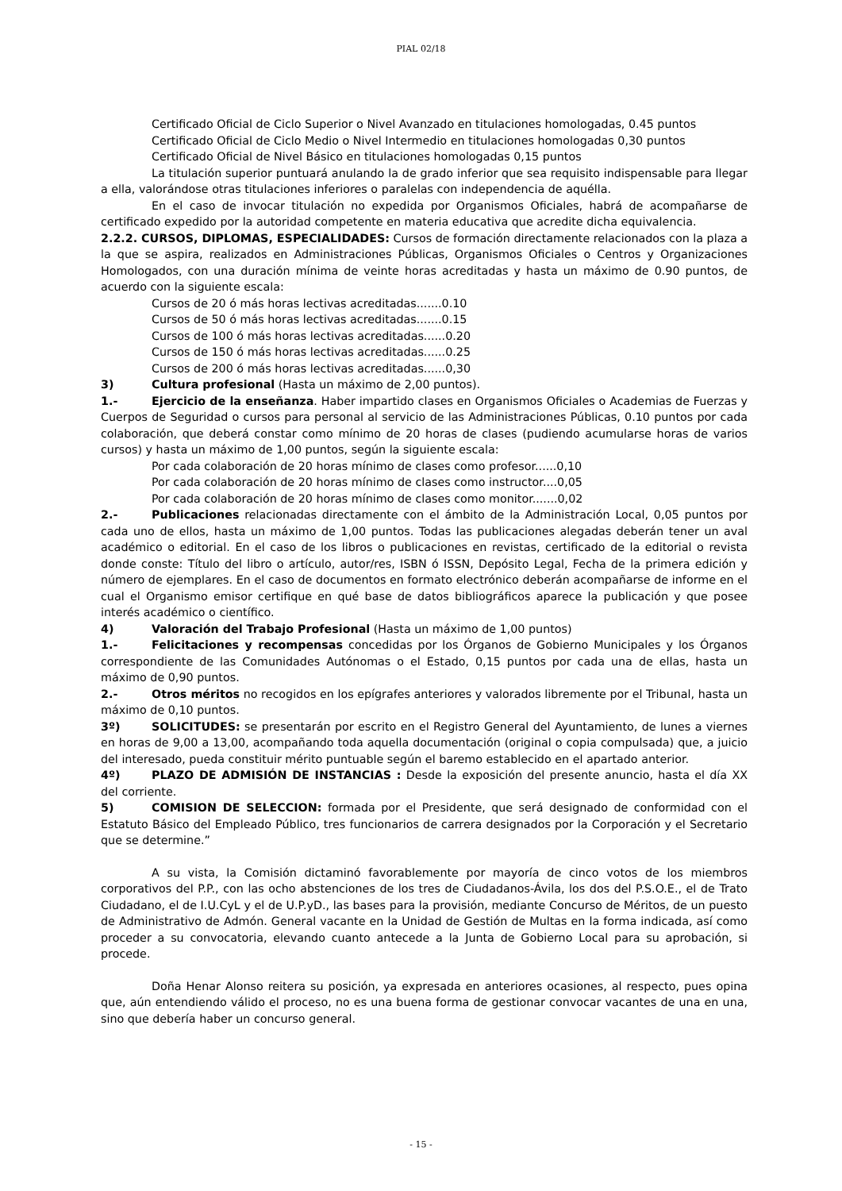PIAL 02/18
Certificado Oficial de Ciclo Superior o Nivel Avanzado en titulaciones homologadas, 0.45 puntos
Certificado Oficial de Ciclo Medio o Nivel Intermedio en titulaciones homologadas 0,30 puntos
Certificado Oficial de Nivel Básico en titulaciones homologadas 0,15 puntos
La titulación superior puntuará anulando la de grado inferior que sea requisito indispensable para llegar a ella, valorándose otras titulaciones inferiores o paralelas con independencia de aquélla.
En el caso de invocar titulación no expedida por Organismos Oficiales, habrá de acompañarse de certificado expedido por la autoridad competente en materia educativa que acredite dicha equivalencia.
2.2.2. CURSOS, DIPLOMAS, ESPECIALIDADES: Cursos de formación directamente relacionados con la plaza a la que se aspira, realizados en Administraciones Públicas, Organismos Oficiales o Centros y Organizaciones Homologados, con una duración mínima de veinte horas acreditadas y hasta un máximo de 0.90 puntos, de acuerdo con la siguiente escala:
Cursos de 20 ó más horas lectivas acreditadas.......0.10
Cursos de 50 ó más horas lectivas acreditadas.......0.15
Cursos de 100 ó más horas lectivas acreditadas......0.20
Cursos de 150 ó más horas lectivas acreditadas......0.25
Cursos de 200 ó más horas lectivas acreditadas......0,30
3) Cultura profesional (Hasta un máximo de 2,00 puntos).
1.- Ejercicio de la enseñanza. Haber impartido clases en Organismos Oficiales o Academias de Fuerzas y Cuerpos de Seguridad o cursos para personal al servicio de las Administraciones Públicas, 0.10 puntos por cada colaboración, que deberá constar como mínimo de 20 horas de clases (pudiendo acumularse horas de varios cursos) y hasta un máximo de 1,00 puntos, según la siguiente escala:
Por cada colaboración de 20 horas mínimo de clases como profesor......0,10
Por cada colaboración de 20 horas mínimo de clases como instructor....0,05
Por cada colaboración de 20 horas mínimo de clases como monitor.......0,02
2.- Publicaciones relacionadas directamente con el ámbito de la Administración Local, 0,05 puntos por cada uno de ellos, hasta un máximo de 1,00 puntos. Todas las publicaciones alegadas deberán tener un aval académico o editorial. En el caso de los libros o publicaciones en revistas, certificado de la editorial o revista donde conste: Título del libro o artículo, autor/res, ISBN ó ISSN, Depósito Legal, Fecha de la primera edición y número de ejemplares. En el caso de documentos en formato electrónico deberán acompañarse de informe en el cual el Organismo emisor certifique en qué base de datos bibliográficos aparece la publicación y que posee interés académico o científico.
4) Valoración del Trabajo Profesional (Hasta un máximo de 1,00 puntos)
1.- Felicitaciones y recompensas concedidas por los Órganos de Gobierno Municipales y los Órganos correspondiente de las Comunidades Autónomas o el Estado, 0,15 puntos por cada una de ellas, hasta un máximo de 0,90 puntos.
2.- Otros méritos no recogidos en los epígrafes anteriores y valorados libremente por el Tribunal, hasta un máximo de 0,10 puntos.
3º) SOLICITUDES: se presentarán por escrito en el Registro General del Ayuntamiento, de lunes a viernes en horas de 9,00 a 13,00, acompañando toda aquella documentación (original o copia compulsada) que, a juicio del interesado, pueda constituir mérito puntuable según el baremo establecido en el apartado anterior.
4º) PLAZO DE ADMISIÓN DE INSTANCIAS : Desde la exposición del presente anuncio, hasta el día XX del corriente.
5) COMISION DE SELECCION: formada por el Presidente, que será designado de conformidad con el Estatuto Básico del Empleado Público, tres funcionarios de carrera designados por la Corporación y el Secretario que se determine.”
A su vista, la Comisión dictaminó favorablemente por mayoría de cinco votos de los miembros corporativos del P.P., con las ocho abstenciones de los tres de Ciudadanos-Ávila, los dos del P.S.O.E., el de Trato Ciudadano, el de I.U.CyL y el de U.P.yD., las bases para la provisión, mediante Concurso de Méritos, de un puesto de Administrativo de Admón. General vacante en la Unidad de Gestión de Multas en la forma indicada, así como proceder a su convocatoria, elevando cuanto antecede a la Junta de Gobierno Local para su aprobación, si procede.
Doña Henar Alonso reitera su posición, ya expresada en anteriores ocasiones, al respecto, pues opina que, aún entendiendo válido el proceso, no es una buena forma de gestionar convocar vacantes de una en una, sino que debería haber un concurso general.
- 15 -